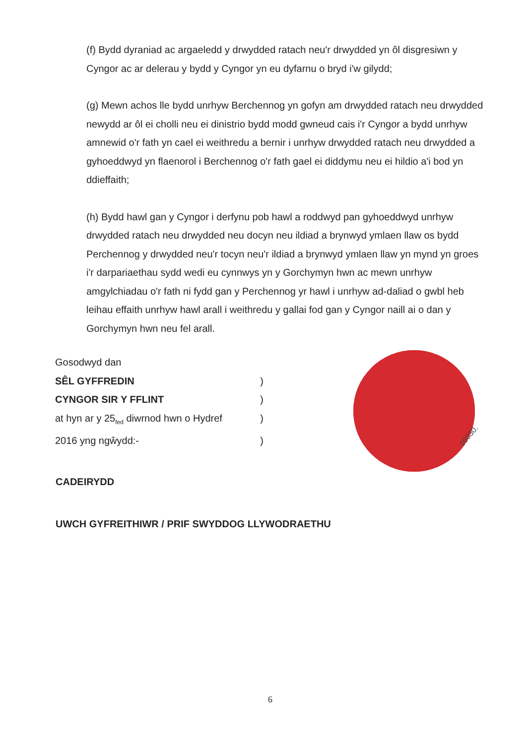(f) Bydd dyraniad ac argaeledd y drwydded ratach neu'r drwydded yn ôl disgresiwn y Cyngor ac ar delerau y bydd y Cyngor yn eu dyfarnu o bryd i'w gilydd;
(g) Mewn achos lle bydd unrhyw Berchennog yn gofyn am drwydded ratach neu drwydded newydd ar ôl ei cholli neu ei dinistrio bydd modd gwneud cais i'r Cyngor a bydd unrhyw amnewid o'r fath yn cael ei weithredu a bernir i unrhyw drwydded ratach neu drwydded a gyhoeddwyd yn flaenorol i Berchennog o'r fath gael ei diddymu neu ei hildio a'i bod yn ddieffaith;
(h) Bydd hawl gan y Cyngor i derfynu pob hawl a roddwyd pan gyhoeddwyd unrhyw drwydded ratach neu drwydded neu docyn neu ildiad a brynwyd ymlaen llaw os bydd Perchennog y drwydded neu'r tocyn neu'r ildiad a brynwyd ymlaen llaw yn mynd yn groes i'r darpariaethau sydd wedi eu cynnwys yn y Gorchymyn hwn ac mewn unrhyw amgylchiadau o'r fath ni fydd gan y Perchennog yr hawl i unrhyw ad-daliad o gwbl heb leihau effaith unrhyw hawl arall i weithredu y gallai fod gan y Cyngor naill ai o dan y Gorchymyn hwn neu fel arall.
Gosodwyd dan
SÊL GYFFREDIN )
CYNGOR SIR Y FFLINT )
at hyn ar y 25<sub>fed</sub> diwrnod hwn o Hydref )
2016 yng ngŵydd:- )
16030.
CADEIRYDD
UWCH GYFREITHIWR / PRIF SWYDDOG LLYWODRAETHU
6